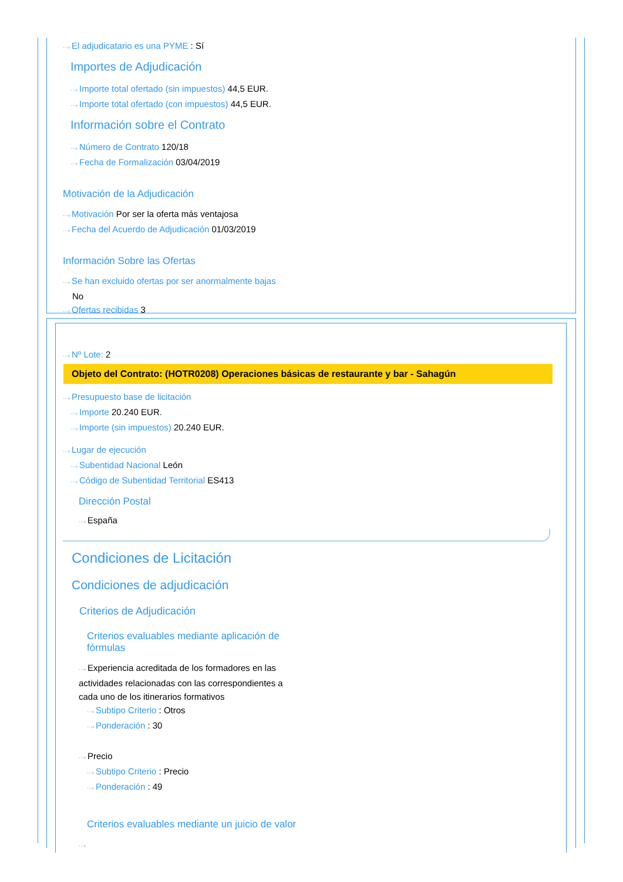···› El adjudicatario es una PYME : Sí
Importes de Adjudicación
···› Importe total ofertado (sin impuestos) 44,5 EUR.
···› Importe total ofertado (con impuestos) 44,5 EUR.
Información sobre el Contrato
···› Número de Contrato 120/18
···› Fecha de Formalización 03/04/2019
Motivación de la Adjudicación
···› Motivación Por ser la oferta más ventajosa
···› Fecha del Acuerdo de Adjudicación 01/03/2019
Información Sobre las Ofertas
···› Se han excluido ofertas por ser anormalmente bajas
No
···› Ofertas recibidas 3
···› Nº Lote: 2
Objeto del Contrato: (HOTR0208) Operaciones básicas de restaurante y bar - Sahagún
···› Presupuesto base de licitación
···› Importe 20.240 EUR.
···› Importe (sin impuestos) 20.240 EUR.
···› Lugar de ejecución
···› Subentidad Nacional León
···› Código de Subentidad Territorial ES413
Dirección Postal
···› España
Condiciones de Licitación
Condiciones de adjudicación
Criterios de Adjudicación
Criterios evaluables mediante aplicación de fórmulas
···› Experiencia acreditada de los formadores en las actividades relacionadas con las correspondientes a cada uno de los itinerarios formativos
···› Subtipo Criterio : Otros
···› Ponderación : 30
···› Precio
···› Subtipo Criterio : Precio
···› Ponderación : 49
Criterios evaluables mediante un juicio de valor
···›